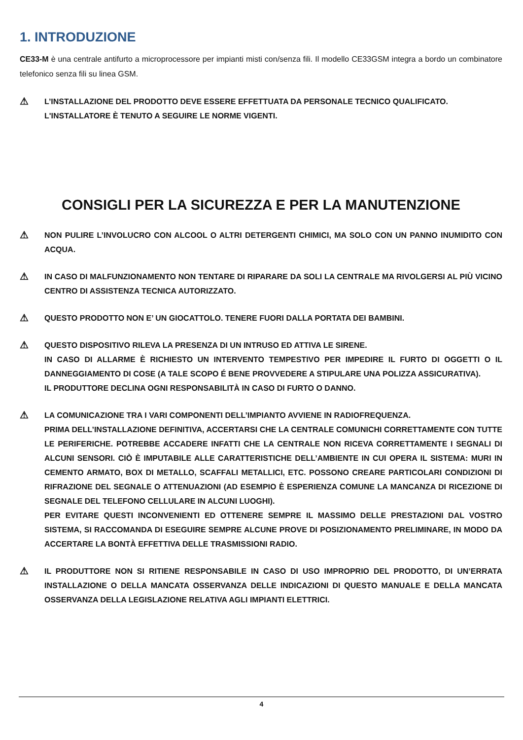1. INTRODUZIONE
CE33-M è una centrale antifurto a microprocessore per impianti misti con/senza fili. Il modello CE33GSM integra a bordo un combinatore telefonico senza fili su linea GSM.
⚠
L’INSTALLAZIONE DEL PRODOTTO DEVE ESSERE EFFETTUATA DA PERSONALE TECNICO QUALIFICATO.
L'INSTALLATORE È TENUTO A SEGUIRE LE NORME VIGENTI.
CONSIGLI PER LA SICUREZZA E PER LA MANUTENZIONE
⚠
NON PULIRE L’INVOLUCRO CON ALCOOL O ALTRI DETERGENTI CHIMICI, MA SOLO CON UN PANNO INUMIDITO CON ACQUA.
⚠
IN CASO DI MALFUNZIONAMENTO NON TENTARE DI RIPARARE DA SOLI LA CENTRALE MA RIVOLGERSI AL PIÙ VICINO CENTRO DI ASSISTENZA TECNICA AUTORIZZATO.
⚠
QUESTO PRODOTTO NON E’ UN GIOCATTOLO. TENERE FUORI DALLA PORTATA DEI BAMBINI.
⚠
QUESTO DISPOSITIVO RILEVA LA PRESENZA DI UN INTRUSO ED ATTIVA LE SIRENE.
IN CASO DI ALLARME È RICHIESTO UN INTERVENTO TEMPESTIVO PER IMPEDIRE IL FURTO DI OGGETTI O IL DANNEGGIAMENTO DI COSE (A TALE SCOPO É BENE PROVVEDERE A STIPULARE UNA POLIZZA ASSICURATIVA).
IL PRODUTTORE DECLINA OGNI RESPONSABILITÀ IN CASO DI FURTO O DANNO.
⚠
LA COMUNICAZIONE TRA I VARI COMPONENTI DELL’IMPIANTO AVVIENE IN RADIOFREQUENZA.
PRIMA DELL’INSTALLAZIONE DEFINITIVA, ACCERTARSI CHE LA CENTRALE COMUNICHI CORRETTAMENTE CON TUTTE LE PERIFERICHE. POTREBBE ACCADERE INFATTI CHE LA CENTRALE NON RICEVA CORRETTAMENTE I SEGNALI DI ALCUNI SENSORI. CIÒ È IMPUTABILE ALLE CARATTERISTICHE DELL’AMBIENTE IN CUI OPERA IL SISTEMA: MURI IN CEMENTO ARMATO, BOX DI METALLO, SCAFFALI METALLICI, ETC. POSSONO CREARE PARTICOLARI CONDIZIONI DI RIFRAZIONE DEL SEGNALE O ATTENUAZIONI (AD ESEMPIO È ESPERIENZA COMUNE LA MANCANZA DI RICEZIONE DI SEGNALE DEL TELEFONO CELLULARE IN ALCUNI LUOGHI).
PER EVITARE QUESTI INCONVENIENTI ED OTTENERE SEMPRE IL MASSIMO DELLE PRESTAZIONI DAL VOSTRO SISTEMA, SI RACCOMANDA DI ESEGUIRE SEMPRE ALCUNE PROVE DI POSIZIONAMENTO PRELIMINARE, IN MODO DA ACCERTARE LA BONTÀ EFFETTIVA DELLE TRASMISSIONI RADIO.
⚠
IL PRODUTTORE NON SI RITIENE RESPONSABILE IN CASO DI USO IMPROPRIO DEL PRODOTTO, DI UN’ERRATA INSTALLAZIONE O DELLA MANCATA OSSERVANZA DELLE INDICAZIONI DI QUESTO MANUALE E DELLA MANCATA OSSERVANZA DELLA LEGISLAZIONE RELATIVA AGLI IMPIANTI ELETTRICI.
4